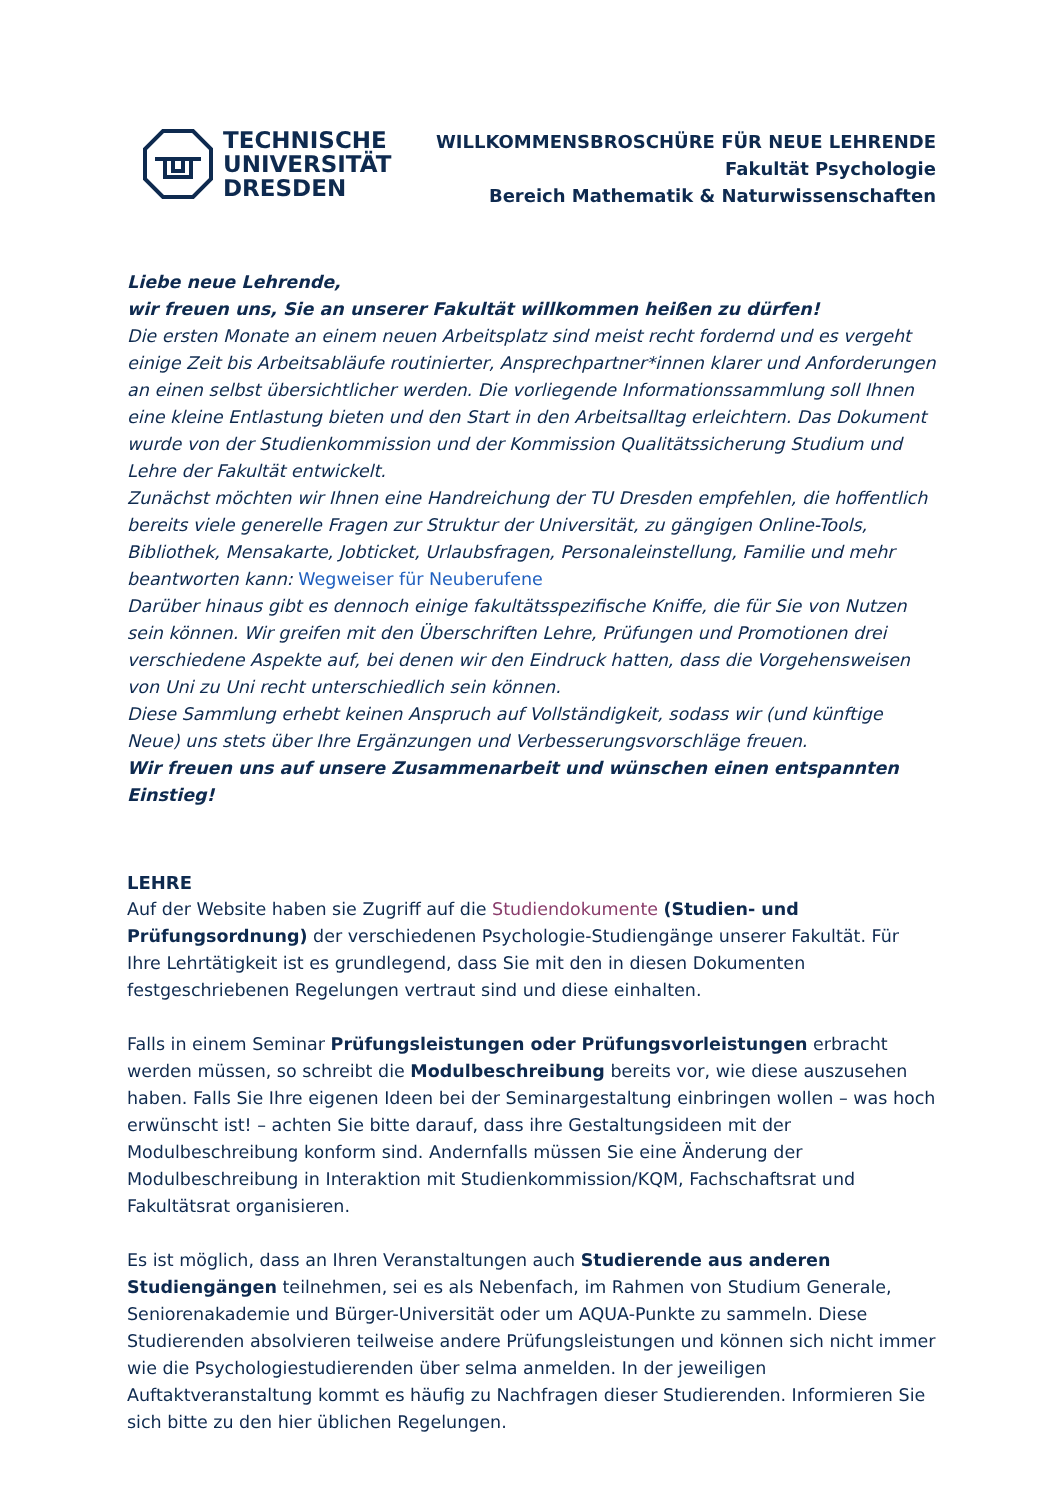TECHNISCHE
UNIVERSITÄT
DRESDEN
WILLKOMMENSBROSCHÜRE FÜR NEUE LEHRENDE
Fakultät Psychologie
Bereich Mathematik & Naturwissenschaften
Liebe neue Lehrende,
wir freuen uns, Sie an unserer Fakultät willkommen heißen zu dürfen!
Die ersten Monate an einem neuen Arbeitsplatz sind meist recht fordernd und es vergeht einige Zeit bis Arbeitsabläufe routinierter, Ansprechpartner*innen klarer und Anforderungen an einen selbst übersichtlicher werden. Die vorliegende Informationssammlung soll Ihnen eine kleine Entlastung bieten und den Start in den Arbeitsalltag erleichtern. Das Dokument wurde von der Studienkommission und der Kommission Qualitätssicherung Studium und Lehre der Fakultät entwickelt.
Zunächst möchten wir Ihnen eine Handreichung der TU Dresden empfehlen, die hoffentlich bereits viele generelle Fragen zur Struktur der Universität, zu gängigen Online-Tools, Bibliothek, Mensakarte, Jobticket, Urlaubsfragen, Personaleinstellung, Familie und mehr beantworten kann: Wegweiser für Neuberufene
Darüber hinaus gibt es dennoch einige fakultätsspezifische Kniffe, die für Sie von Nutzen sein können. Wir greifen mit den Überschriften Lehre, Prüfungen und Promotionen drei verschiedene Aspekte auf, bei denen wir den Eindruck hatten, dass die Vorgehensweisen von Uni zu Uni recht unterschiedlich sein können.
Diese Sammlung erhebt keinen Anspruch auf Vollständigkeit, sodass wir (und künftige Neue) uns stets über Ihre Ergänzungen und Verbesserungsvorschläge freuen.
Wir freuen uns auf unsere Zusammenarbeit und wünschen einen entspannten Einstieg!
LEHRE
Auf der Website haben sie Zugriff auf die Studiendokumente (Studien- und Prüfungsordnung) der verschiedenen Psychologie-Studiengänge unserer Fakultät. Für Ihre Lehrtätigkeit ist es grundlegend, dass Sie mit den in diesen Dokumenten festgeschriebenen Regelungen vertraut sind und diese einhalten.
Falls in einem Seminar Prüfungsleistungen oder Prüfungsvorleistungen erbracht werden müssen, so schreibt die Modulbeschreibung bereits vor, wie diese auszusehen haben. Falls Sie Ihre eigenen Ideen bei der Seminargestaltung einbringen wollen – was hoch erwünscht ist! – achten Sie bitte darauf, dass ihre Gestaltungsideen mit der Modulbeschreibung konform sind. Andernfalls müssen Sie eine Änderung der Modulbeschreibung in Interaktion mit Studienkommission/KQM, Fachschaftsrat und Fakultätsrat organisieren.
Es ist möglich, dass an Ihren Veranstaltungen auch Studierende aus anderen Studiengängen teilnehmen, sei es als Nebenfach, im Rahmen von Studium Generale, Seniorenakademie und Bürger-Universität oder um AQUA-Punkte zu sammeln. Diese Studierenden absolvieren teilweise andere Prüfungsleistungen und können sich nicht immer wie die Psychologiestudierenden über selma anmelden. In der jeweiligen Auftaktveranstaltung kommt es häufig zu Nachfragen dieser Studierenden. Informieren Sie sich bitte zu den hier üblichen Regelungen.